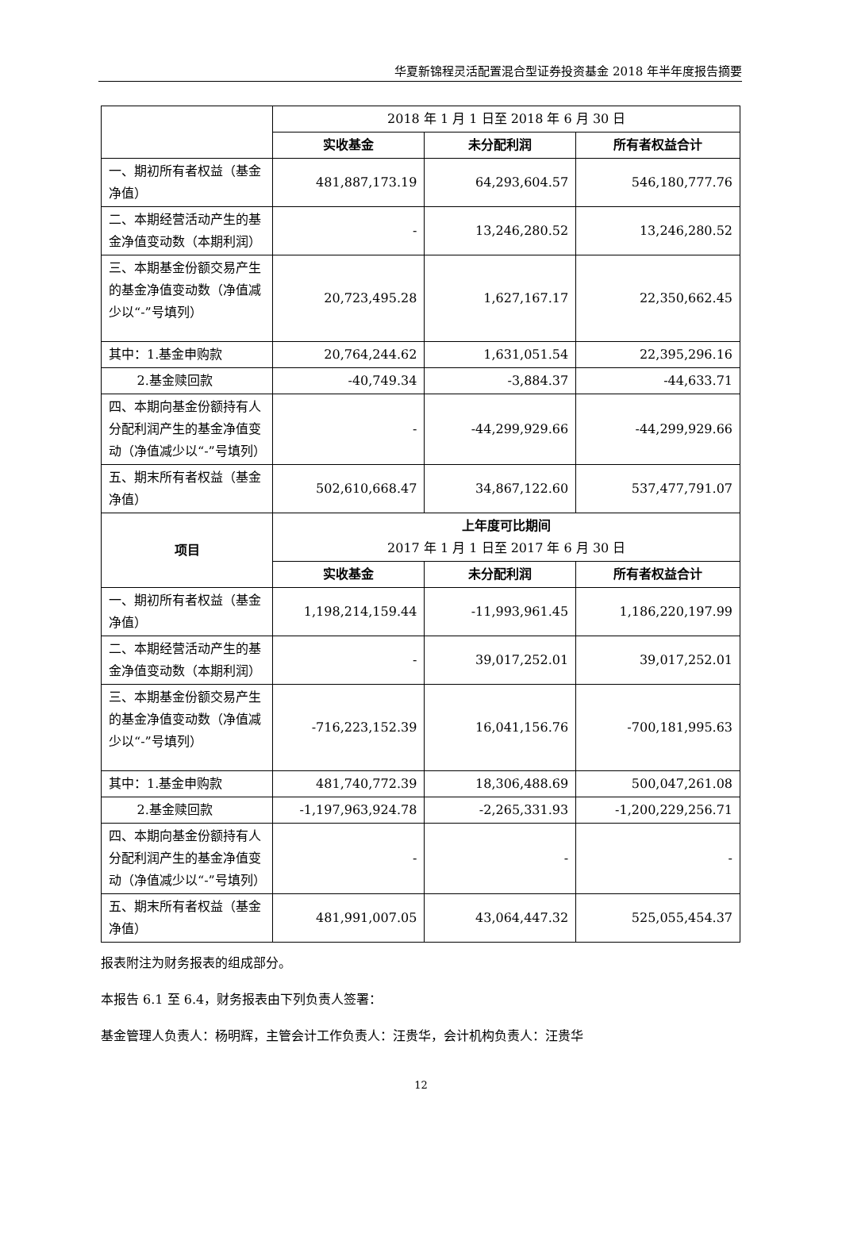华夏新锦程灵活配置混合型证券投资基金 2018 年半年度报告摘要
| | 2018 年 1 月 1 日至 2018 年 6 月 30 日 | | |
| | 实收基金 | 未分配利润 | 所有者权益合计 |
| 一、期初所有者权益（基金净值） | 481,887,173.19 | 64,293,604.57 | 546,180,777.76 |
| 二、本期经营活动产生的基金净值变动数（本期利润） | - | 13,246,280.52 | 13,246,280.52 |
| 三、本期基金份额交易产生的基金净值变动数（净值减少以“-”号填列） | 20,723,495.28 | 1,627,167.17 | 22,350,662.45 |
| 其中：1.基金申购款 | 20,764,244.62 | 1,631,051.54 | 22,395,296.16 |
| 2.基金赎回款 | -40,749.34 | -3,884.37 | -44,633.71 |
| 四、本期向基金份额持有人分配利润产生的基金净值变动（净值减少以“-”号填列） | - | -44,299,929.66 | -44,299,929.66 |
| 五、期末所有者权益（基金净值） | 502,610,668.47 | 34,867,122.60 | 537,477,791.07 |
| 项目 | 上年度可比期间 2017 年 1 月 1 日至 2017 年 6 月 30 日 | | |
| | 实收基金 | 未分配利润 | 所有者权益合计 |
| 一、期初所有者权益（基金净值） | 1,198,214,159.44 | -11,993,961.45 | 1,186,220,197.99 |
| 二、本期经营活动产生的基金净值变动数（本期利润） | - | 39,017,252.01 | 39,017,252.01 |
| 三、本期基金份额交易产生的基金净值变动数（净值减少以“-”号填列） | -716,223,152.39 | 16,041,156.76 | -700,181,995.63 |
| 其中：1.基金申购款 | 481,740,772.39 | 18,306,488.69 | 500,047,261.08 |
| 2.基金赎回款 | -1,197,963,924.78 | -2,265,331.93 | -1,200,229,256.71 |
| 四、本期向基金份额持有人分配利润产生的基金净值变动（净值减少以“-”号填列） | - | - | - |
| 五、期末所有者权益（基金净值） | 481,991,007.05 | 43,064,447.32 | 525,055,454.37 |
报表附注为财务报表的组成部分。
本报告 6.1 至 6.4，财务报表由下列负责人签署：
基金管理人负责人：杨明辉，主管会计工作负责人：汪贵华，会计机构负责人：汪贵华
12